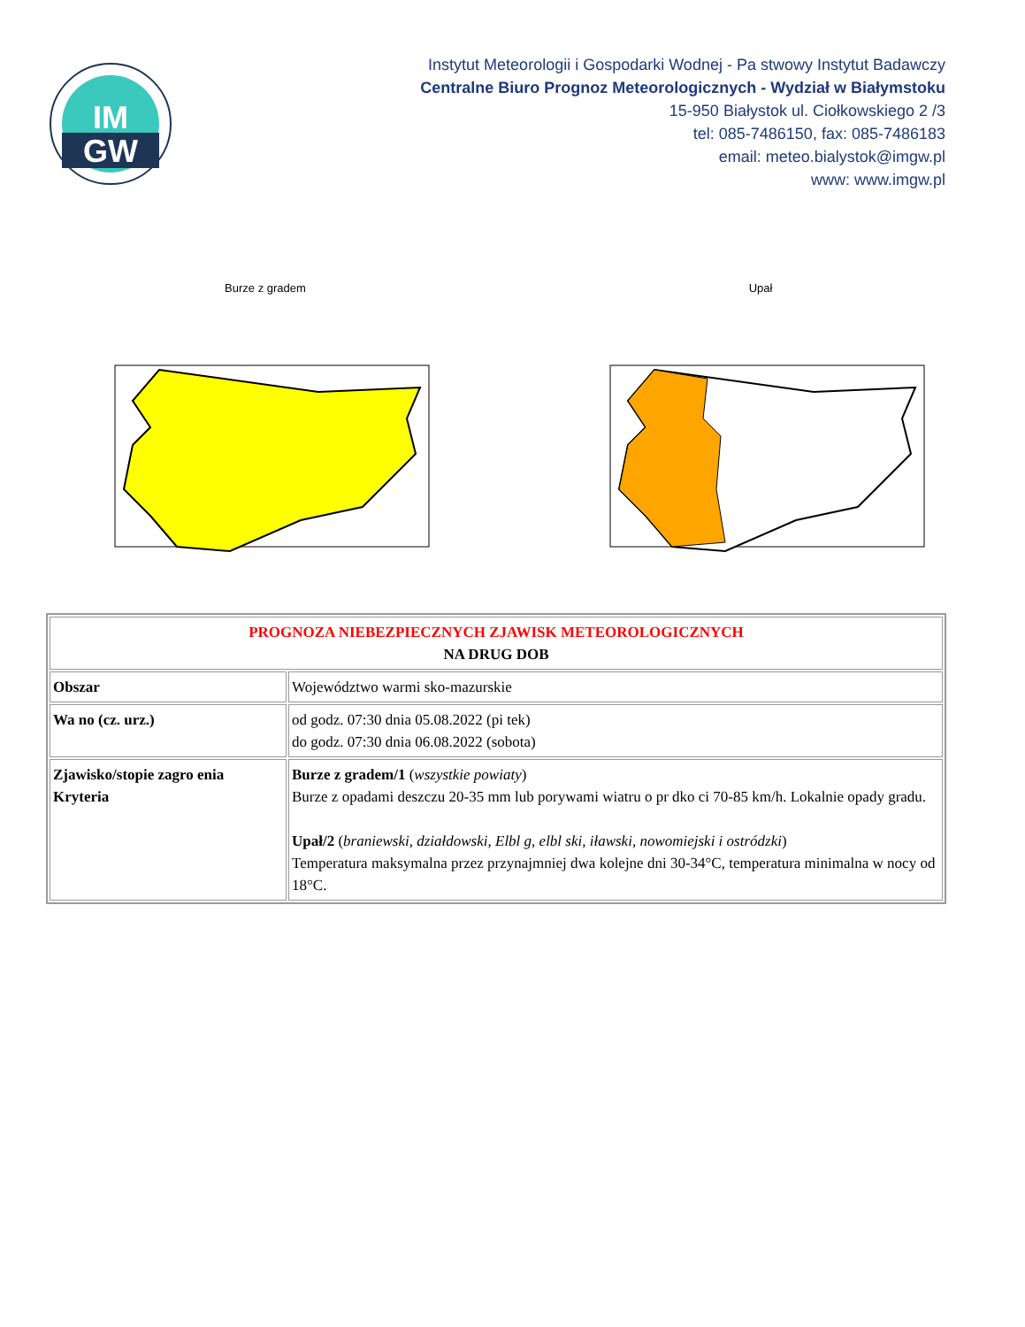IM
GW
Instytut Meteorologii i Gospodarki Wodnej - Pa stwowy Instytut Badawczy
Centralne Biuro Prognoz Meteorologicznych - Wydział w Białymstoku
15-950 Białystok ul. Ciołkowskiego 2 /3
tel: 085-7486150, fax: 085-7486183
email: meteo.bialystok@imgw.pl
www: www.imgw.pl
Burze z gradem
Upał
| PROGNOZA NIEBEZPIECZNYCH ZJAWISK METEOROLOGICZNYCH NA DRUG DOB | |
| Obszar | Województwo warmi sko-mazurskie |
| Wa no (cz. urz.) | od godz. 07:30 dnia 05.08.2022 (pi tek) do godz. 07:30 dnia 06.08.2022 (sobota) |
| Zjawisko/stopie zagro enia Kryteria | Burze z gradem/1 ( wszystkie powiaty ) Burze z opadami deszczu 20-35 mm lub porywami wiatru o pr dko ci 70-85 km/h. Lokalnie opady gradu. Upał/2 ( braniewski, działdowski, Elbl g, elbl ski, iławski, nowomiejski i ostródzki ) Temperatura maksymalna przez przynajmniej dwa kolejne dni 30-34°C, temperatura minimalna w nocy od 18°C. |